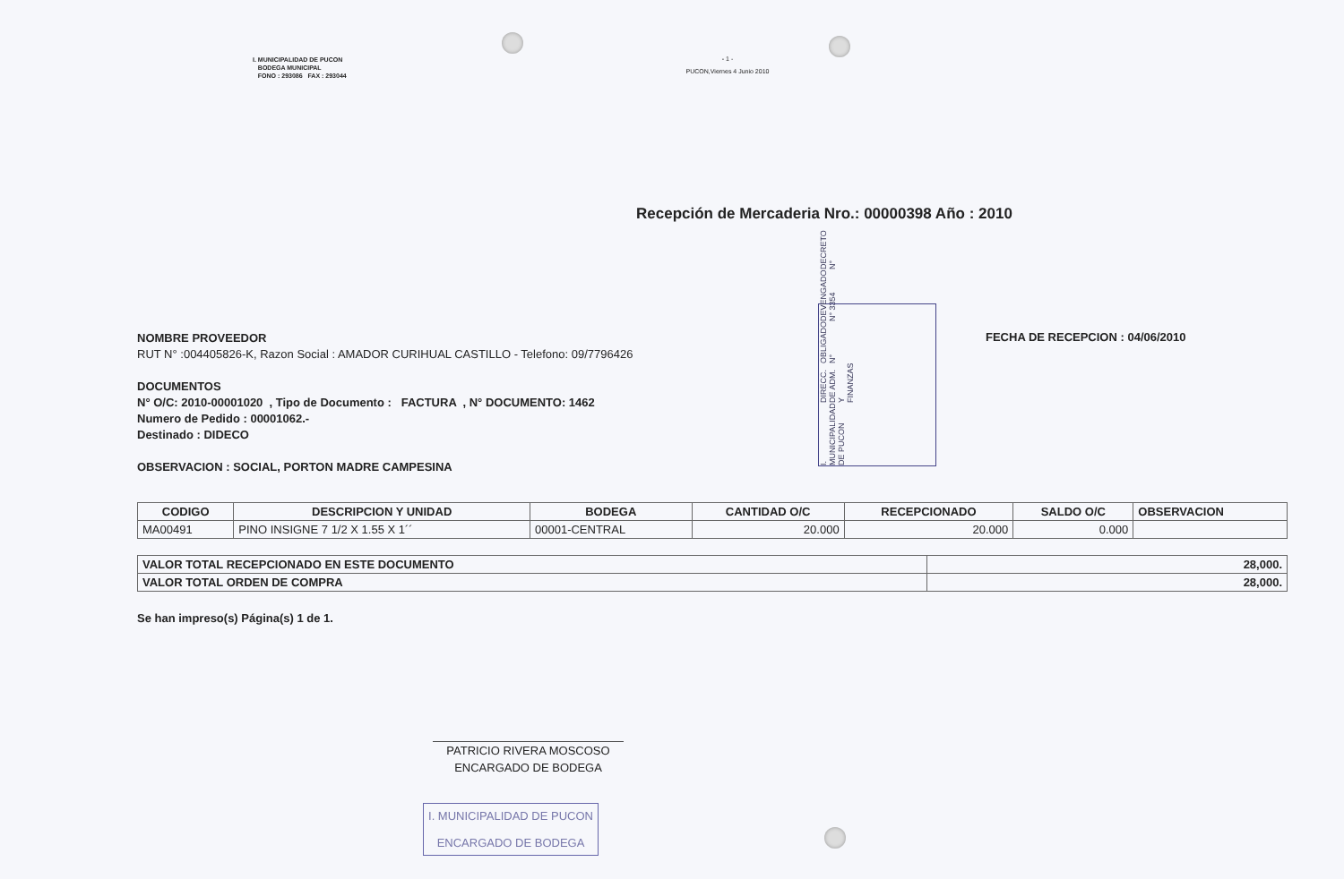I. MUNICIPALIDAD DE PUCON
BODEGA MUNICIPAL
FONO : 293086 FAX : 293044
- 1 -
PUCON,Viernes 4 Junio 2010
Recepción de Mercaderia Nro.: 00000398 Año : 2010
NOMBRE PROVEEDOR
RUT N° :004405826-K, Razon Social : AMADOR CURIHUAL CASTILLO - Telefono: 09/7796426
DOCUMENTOS
N° O/C: 2010-00001020 , Tipo de Documento : FACTURA , N° DOCUMENTO: 1462
Numero de Pedido : 00001062.-
Destinado : DIDECO
OBSERVACION : SOCIAL, PORTON MADRE CAMPESINA
I. MUNICIPALIDAD DE PUCON DIRECC. DE ADM. Y FINANZAS OBLIGADO N° DEVENGADO N° 3354 DECRETO N°
FECHA DE RECEPCION : 04/06/2010
| CODIGO | DESCRIPCION Y UNIDAD | BODEGA | CANTIDAD O/C | RECEPCIONADO | SALDO O/C | OBSERVACION |
| --- | --- | --- | --- | --- | --- | --- |
| MA00491 | PINO INSIGNE 7 1/2 X 1.55 X 1´´ | 00001-CENTRAL | 20.000 | 20.000 | 0.000 | |
| VALOR TOTAL RECEPCIONADO EN ESTE DOCUMENTO | 28,000. |
| VALOR TOTAL ORDEN DE COMPRA | 28,000. |
Se han impreso(s) Página(s) 1 de 1.
PATRICIO RIVERA MOSCOSO
ENCARGADO DE BODEGA
I. MUNICIPALIDAD DE PUCON
ENCARGADO DE BODEGA